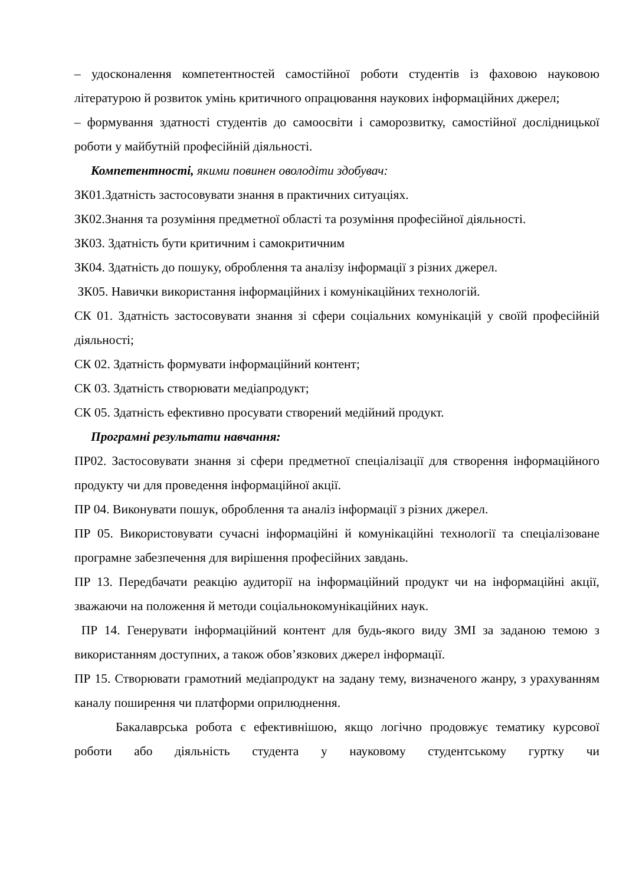– удосконалення компетентностей самостійної роботи студентів із фаховою науковою літературою й розвиток умінь критичного опрацювання наукових інформаційних джерел;
– формування здатності студентів до самоосвіти і саморозвитку, самостійної дослідницької роботи у майбутній професійній діяльності.
Компетентності, якими повинен оволодіти здобувач:
ЗК01.Здатність застосовувати знання в практичних ситуаціях.
ЗК02.Знання та розуміння предметної області та розуміння професійної діяльності.
ЗК03. Здатність бути критичним і самокритичним
ЗК04. Здатність до пошуку, оброблення та аналізу інформації з різних джерел.
ЗК05. Навички використання інформаційних і комунікаційних технологій.
СК 01. Здатність застосовувати знання зі сфери соціальних комунікацій у своїй професійній діяльності;
СК 02. Здатність формувати інформаційний контент;
СК 03. Здатність створювати медіапродукт;
СК 05. Здатність ефективно просувати створений медійний продукт.
Програмні результати навчання:
ПР02. Застосовувати знання зі сфери предметної спеціалізації для створення інформаційного продукту чи для проведення інформаційної акції.
ПР 04. Виконувати пошук, оброблення та аналіз інформації з різних джерел.
ПР 05. Використовувати сучасні інформаційні й комунікаційні технології та спеціалізоване програмне забезпечення для вирішення професійних завдань.
ПР 13. Передбачати реакцію аудиторії на інформаційний продукт чи на інформаційні акції, зважаючи на положення й методи соціальнокомунікаційних наук.
ПР 14. Генерувати інформаційний контент для будь-якого виду ЗМІ за заданою темою з використанням доступних, а також обов’язкових джерел інформації.
ПР 15. Створювати грамотний медіапродукт на задану тему, визначеного жанру, з урахуванням каналу поширення чи платформи оприлюднення.
Бакалаврська робота є ефективнішою, якщо логічно продовжує тематику курсової роботи або діяльність студента у науковому студентському гуртку чи